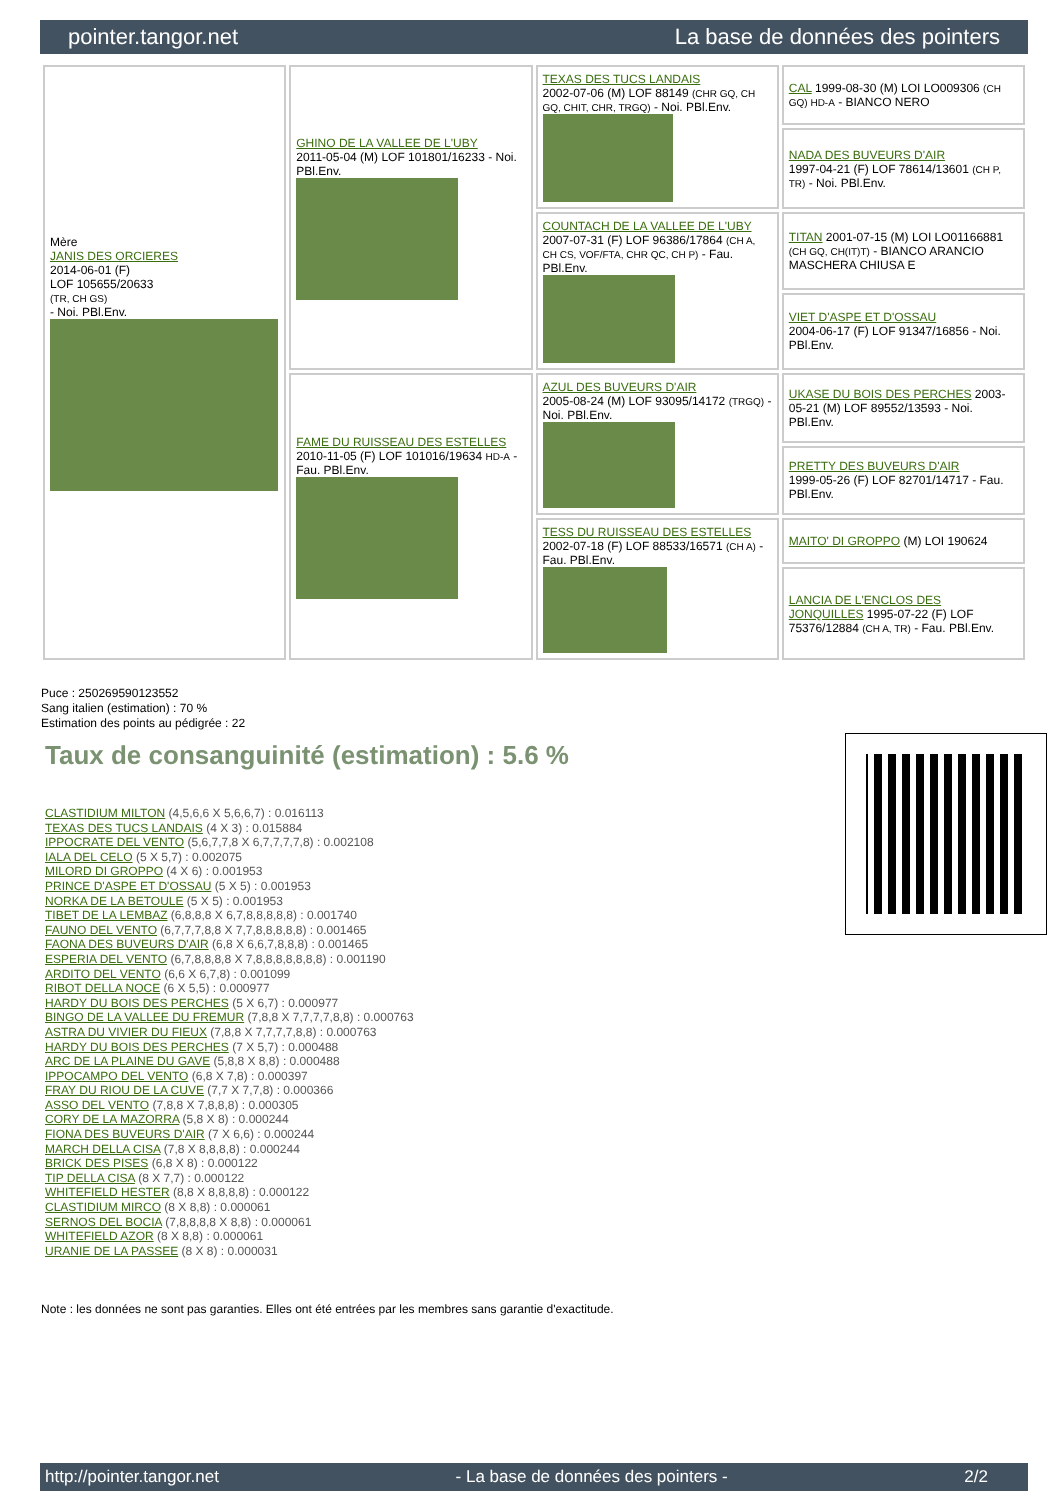pointer.tangor.net La base de données des pointers
| Mère JANIS DES ORCIERES 2014-06-01 (F) LOF 105655/20633 (TR, CH GS) - Noi. PBl.Env. | GHINO DE LA VALLEE DE L'UBY 2011-05-04 (M) LOF 101801/16233 - Noi. PBl.Env. | TEXAS DES TUCS LANDAIS 2002-07-06 (M) LOF 88149 (CHR GQ, CH GQ, CHIT, CHR, TRGQ) - Noi. PBl.Env. | CAL 1999-08-30 (M) LOI LO009306 (CH GQ) HD-A - BIANCO NERO |
| | | | NADA DES BUVEURS D'AIR 1997-04-21 (F) LOF 78614/13601 (CH P, TR) - Noi. PBl.Env. |
| | | COUNTACH DE LA VALLEE DE L'UBY 2007-07-31 (F) LOF 96386/17864 (CH A, CH CS, VOF/FTA, CHR QC, CH P) - Fau. PBl.Env. | TITAN 2001-07-15 (M) LOI LO01166881 (CH GQ, CH(IT)T) - BIANCO ARANCIO MASCHERA CHIUSA E |
| | | | VIET D'ASPE ET D'OSSAU 2004-06-17 (F) LOF 91347/16856 - Noi. PBl.Env. |
| | FAME DU RUISSEAU DES ESTELLES 2010-11-05 (F) LOF 101016/19634 HD-A - Fau. PBl.Env. | AZUL DES BUVEURS D'AIR 2005-08-24 (M) LOF 93095/14172 (TRGQ) - Noi. PBl.Env. | UKASE DU BOIS DES PERCHES 2003-05-21 (M) LOF 89552/13593 - Noi. PBl.Env. |
| | | | PRETTY DES BUVEURS D'AIR 1999-05-26 (F) LOF 82701/14717 - Fau. PBl.Env. |
| | | TESS DU RUISSEAU DES ESTELLES 2002-07-18 (F) LOF 88533/16571 (CH A) - Fau. PBl.Env. | MAITO' DI GROPPO (M) LOI 190624 |
| | | | LANCIA DE L'ENCLOS DES JONQUILLES 1995-07-22 (F) LOF 75376/12884 (CH A, TR) - Fau. PBl.Env. |
Puce : 250269590123552
Sang italien (estimation) : 70 %
Estimation des points au pédigrée : 22
Taux de consanguinité (estimation) : 5.6 %
CLASTIDIUM MILTON (4,5,6,6 X 5,6,6,7) : 0.016113
TEXAS DES TUCS LANDAIS (4 X 3) : 0.015884
IPPOCRATE DEL VENTO (5,6,7,7,8 X 6,7,7,7,7,8) : 0.002108
IALA DEL CELO (5 X 5,7) : 0.002075
MILORD DI GROPPO (4 X 6) : 0.001953
PRINCE D'ASPE ET D'OSSAU (5 X 5) : 0.001953
NORKA DE LA BETOULE (5 X 5) : 0.001953
TIBET DE LA LEMBAZ (6,8,8,8 X 6,7,8,8,8,8,8) : 0.001740
FAUNO DEL VENTO (6,7,7,7,8,8 X 7,7,8,8,8,8,8) : 0.001465
FAONA DES BUVEURS D'AIR (6,8 X 6,6,7,8,8,8) : 0.001465
ESPERIA DEL VENTO (6,7,8,8,8,8 X 7,8,8,8,8,8,8,8) : 0.001190
ARDITO DEL VENTO (6,6 X 6,7,8) : 0.001099
RIBOT DELLA NOCE (6 X 5,5) : 0.000977
HARDY DU BOIS DES PERCHES (5 X 6,7) : 0.000977
BINGO DE LA VALLEE DU FREMUR (7,8,8 X 7,7,7,7,8,8) : 0.000763
ASTRA DU VIVIER DU FIEUX (7,8,8 X 7,7,7,7,8,8) : 0.000763
HARDY DU BOIS DES PERCHES (7 X 5,7) : 0.000488
ARC DE LA PLAINE DU GAVE (5,8,8 X 8,8) : 0.000488
IPPOCAMPO DEL VENTO (6,8 X 7,8) : 0.000397
FRAY DU RIOU DE LA CUVE (7,7 X 7,7,8) : 0.000366
ASSO DEL VENTO (7,8,8 X 7,8,8,8) : 0.000305
CORY DE LA MAZORRA (5,8 X 8) : 0.000244
FIONA DES BUVEURS D'AIR (7 X 6,6) : 0.000244
MARCH DELLA CISA (7,8 X 8,8,8,8) : 0.000244
BRICK DES PISES (6,8 X 8) : 0.000122
TIP DELLA CISA (8 X 7,7) : 0.000122
WHITEFIELD HESTER (8,8 X 8,8,8,8) : 0.000122
CLASTIDIUM MIRCO (8 X 8,8) : 0.000061
SERNOS DEL BOCIA (7,8,8,8,8 X 8,8) : 0.000061
WHITEFIELD AZOR (8 X 8,8) : 0.000061
URANIE DE LA PASSEE (8 X 8) : 0.000031
Note : les données ne sont pas garanties. Elles ont été entrées par les membres sans garantie d'exactitude.
http://pointer.tangor.net - La base de données des pointers - 2/2